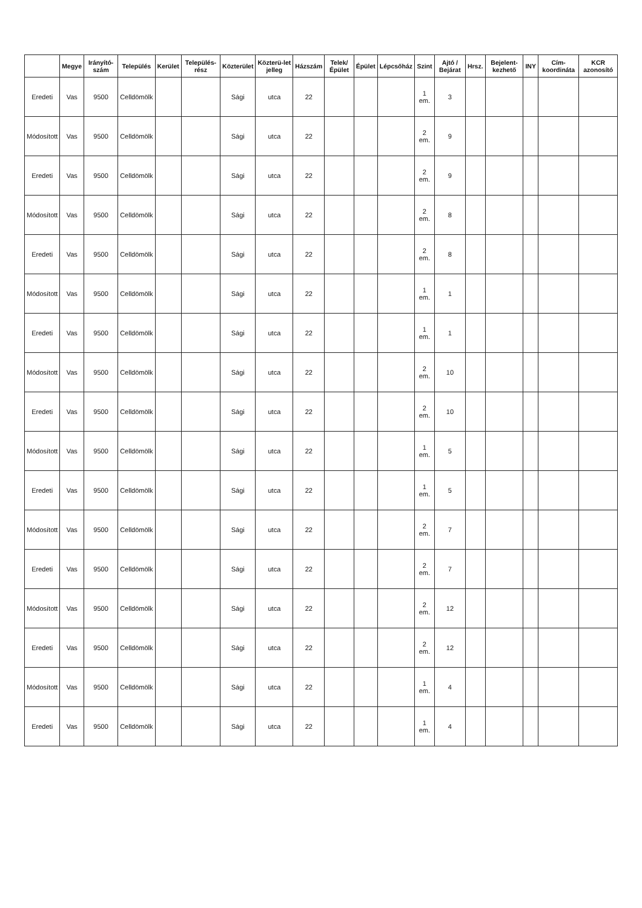| | Megye | Irányító-szám | Település | Kerület | Település-rész | Közterület | Közterü-let jelleg | Házszám | Telek/ Épület | Épület | Lépcsőház | Szint | Ajtó / Bejárat | Hrsz. | Bejelent-kezhető | INY | Cím-koordináta | KCR azonosító |
| --- | --- | --- | --- | --- | --- | --- | --- | --- | --- | --- | --- | --- | --- | --- | --- | --- | --- | --- |
| Eredeti | Vas | 9500 | Celldömölk | | | Sági | utca | 22 | | | | 1 em. | 3 | | | | | |
| Módosított | Vas | 9500 | Celldömölk | | | Sági | utca | 22 | | | | 2 em. | 9 | | | | | |
| Eredeti | Vas | 9500 | Celldömölk | | | Sági | utca | 22 | | | | 2 em. | 9 | | | | | |
| Módosított | Vas | 9500 | Celldömölk | | | Sági | utca | 22 | | | | 2 em. | 8 | | | | | |
| Eredeti | Vas | 9500 | Celldömölk | | | Sági | utca | 22 | | | | 2 em. | 8 | | | | | |
| Módosított | Vas | 9500 | Celldömölk | | | Sági | utca | 22 | | | | 1 em. | 1 | | | | | |
| Eredeti | Vas | 9500 | Celldömölk | | | Sági | utca | 22 | | | | 1 em. | 1 | | | | | |
| Módosított | Vas | 9500 | Celldömölk | | | Sági | utca | 22 | | | | 2 em. | 10 | | | | | |
| Eredeti | Vas | 9500 | Celldömölk | | | Sági | utca | 22 | | | | 2 em. | 10 | | | | | |
| Módosított | Vas | 9500 | Celldömölk | | | Sági | utca | 22 | | | | 1 em. | 5 | | | | | |
| Eredeti | Vas | 9500 | Celldömölk | | | Sági | utca | 22 | | | | 1 em. | 5 | | | | | |
| Módosított | Vas | 9500 | Celldömölk | | | Sági | utca | 22 | | | | 2 em. | 7 | | | | | |
| Eredeti | Vas | 9500 | Celldömölk | | | Sági | utca | 22 | | | | 2 em. | 7 | | | | | |
| Módosított | Vas | 9500 | Celldömölk | | | Sági | utca | 22 | | | | 2 em. | 12 | | | | | |
| Eredeti | Vas | 9500 | Celldömölk | | | Sági | utca | 22 | | | | 2 em. | 12 | | | | | |
| Módosított | Vas | 9500 | Celldömölk | | | Sági | utca | 22 | | | | 1 em. | 4 | | | | | |
| Eredeti | Vas | 9500 | Celldömölk | | | Sági | utca | 22 | | | | 1 em. | 4 | | | | | |